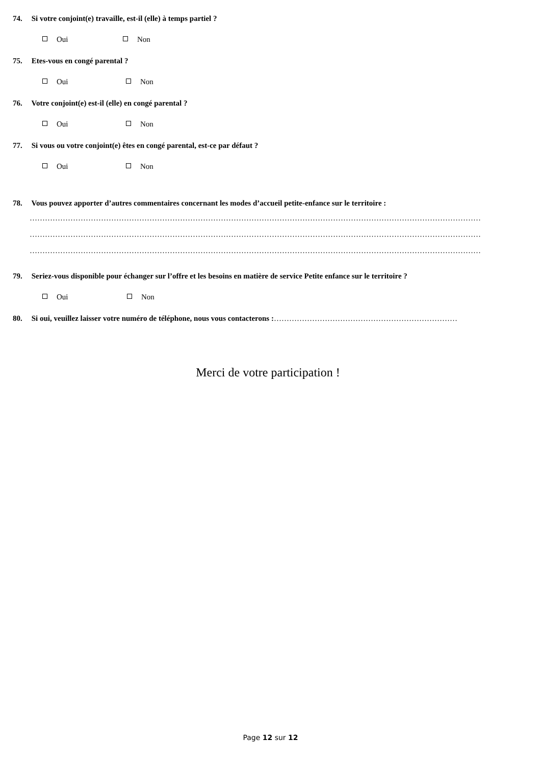74. Si votre conjoint(e) travaille, est-il (elle) à temps partiel ?
Oui Non
75. Etes-vous en congé parental ?
Oui Non
76. Votre conjoint(e) est-il (elle) en congé parental ?
Oui Non
77. Si vous ou votre conjoint(e) êtes en congé parental, est-ce par défaut ?
Oui Non
78. Vous pouvez apporter d’autres commentaires concernant les modes d’accueil petite-enfance sur le territoire :
……………………………………………………………………………………………………………………………………………………………
……………………………………………………………………………………………………………………………………………………………
……………………………………………………………………………………………………………………………………………………………
79. Seriez-vous disponible pour échanger sur l’offre et les besoins en matière de service Petite enfance sur le territoire ?
Oui Non
80. Si oui, veuillez laisser votre numéro de téléphone, nous vous contacterons :………………………………………………………………
Merci de votre participation !
Page 12 sur 12